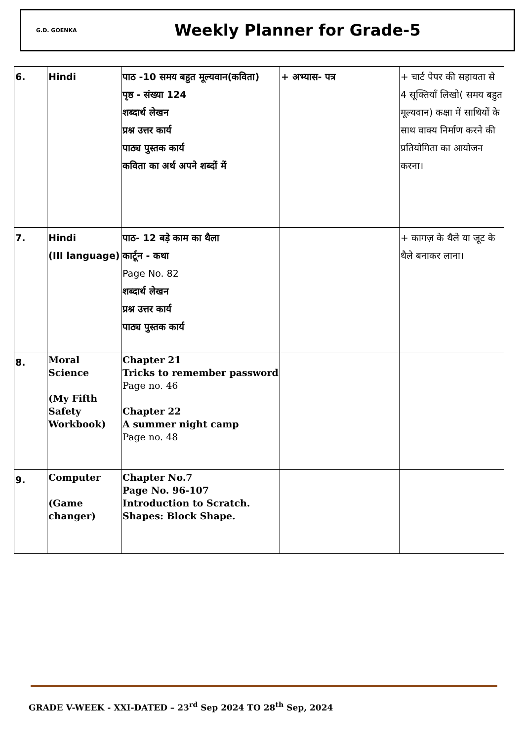G.D. GOENKA
Weekly Planner for Grade-5
| 6. | Hindi | पाठ -10 समय बहुत मूल्यवान(कविता) पृष्ठ - संख्या 124 शब्दार्थ लेखन प्रश्न उत्तर कार्य पाठ्य पुस्तक कार्य कविता का अर्थ अपने शब्दों में | + अभ्यास- पत्र | + चार्ट पेपर की सहायता से 4 सूक्तियाँ लिखो( समय बहुत मूल्यवान) कक्षा में साथियों के साथ वाक्य निर्माण करने की प्रतियोगिता का आयोजन करना। |
| 7. | Hindi (III language) | पाठ- 12 बड़े काम का थैला कार्टून - कथा Page No. 82 शब्दार्थ लेखन प्रश्न उत्तर कार्य पाठ्य पुस्तक कार्य | | + कागज़ के थैले या जूट के थैले बनाकर लाना। |
| 8. | Moral Science (My Fifth Safety Workbook) | Chapter 21 Tricks to remember password Page no. 46 Chapter 22 A summer night camp Page no. 48 | | |
| 9. | Computer (Game changer) | Chapter No.7 Page No. 96-107 Introduction to Scratch. Shapes: Block Shape. | | |
GRADE V-WEEK - XXI-DATED – 23<sup>rd</sup> Sep 2024 TO 28<sup>th</sup> Sep, 2024